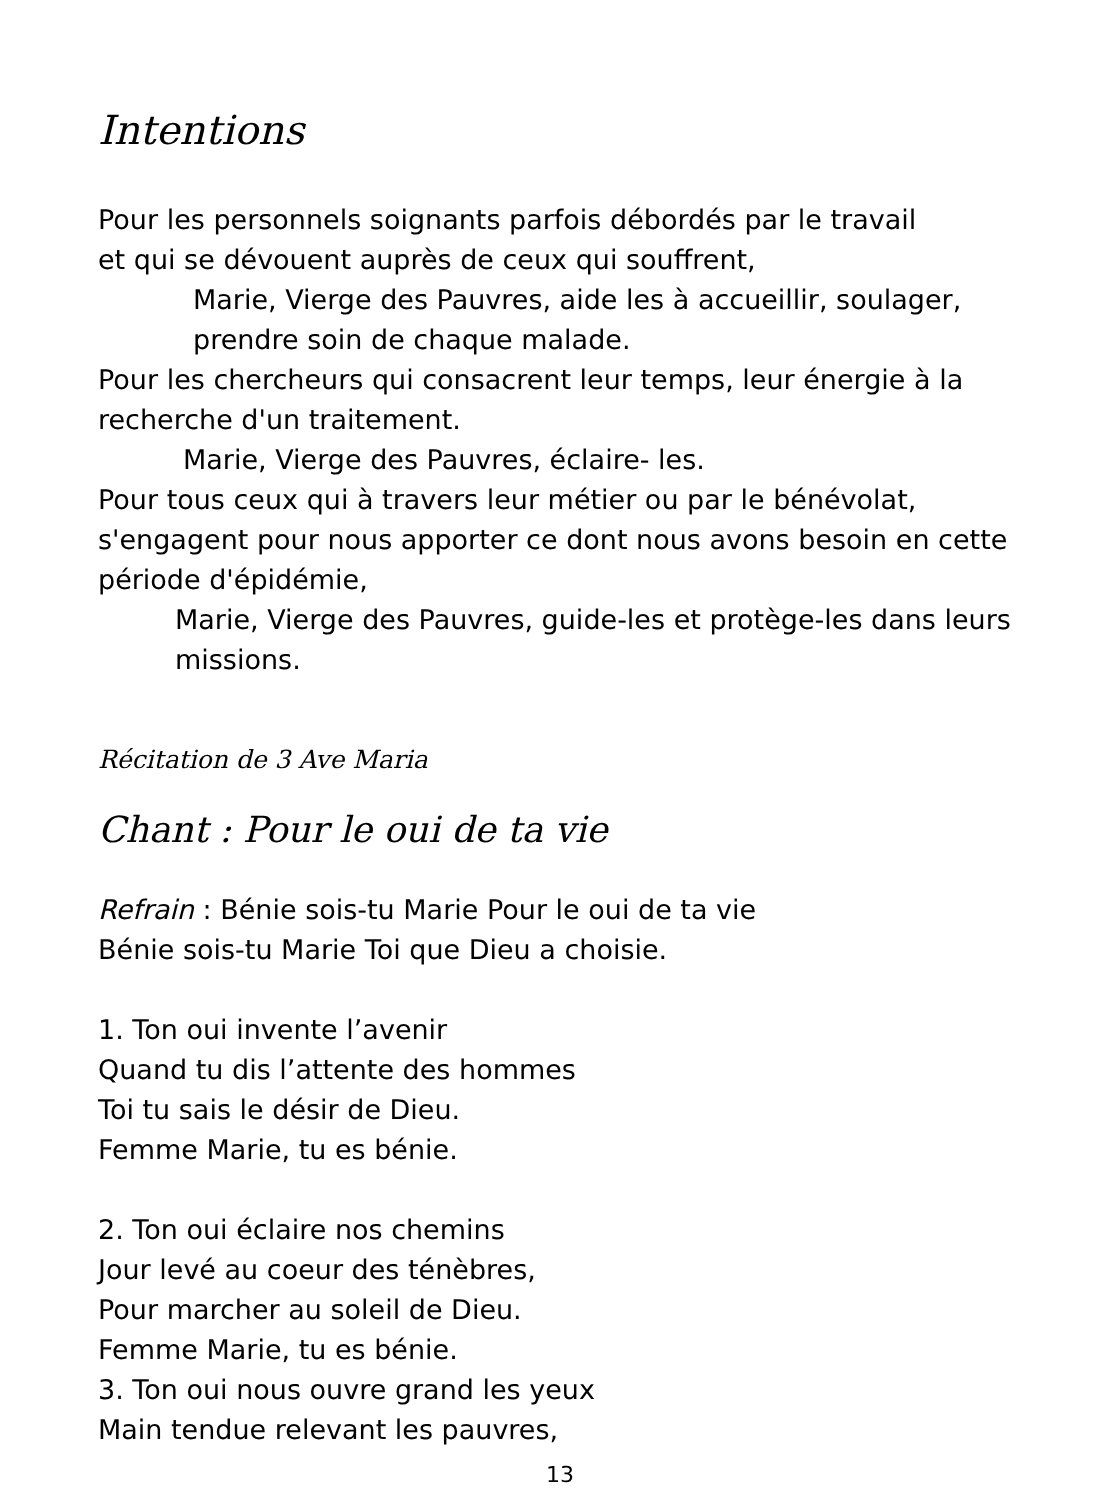Intentions
Pour les personnels soignants parfois débordés par le travail
et qui se dévouent auprès de ceux qui souffrent,
Marie, Vierge des Pauvres, aide les à accueillir, soulager,
prendre soin de chaque malade.
Pour les chercheurs qui consacrent leur temps, leur énergie à la recherche d'un traitement.
Marie, Vierge des Pauvres, éclaire- les.
Pour tous ceux qui à travers leur métier ou par le bénévolat, s'engagent pour nous apporter ce dont nous avons besoin en cette période d'épidémie,
Marie, Vierge des Pauvres, guide-les et protège-les dans leurs missions.
Récitation de 3 Ave Maria
Chant : Pour le oui de ta vie
Refrain : Bénie sois-tu Marie Pour le oui de ta vie
Bénie sois-tu Marie Toi que Dieu a choisie.
1. Ton oui invente l’avenir
Quand tu dis l’attente des hommes
Toi tu sais le désir de Dieu.
Femme Marie, tu es bénie.
2. Ton oui éclaire nos chemins
Jour levé au coeur des ténèbres,
Pour marcher au soleil de Dieu.
Femme Marie, tu es bénie.
3. Ton oui nous ouvre grand les yeux
Main tendue relevant les pauvres,
13